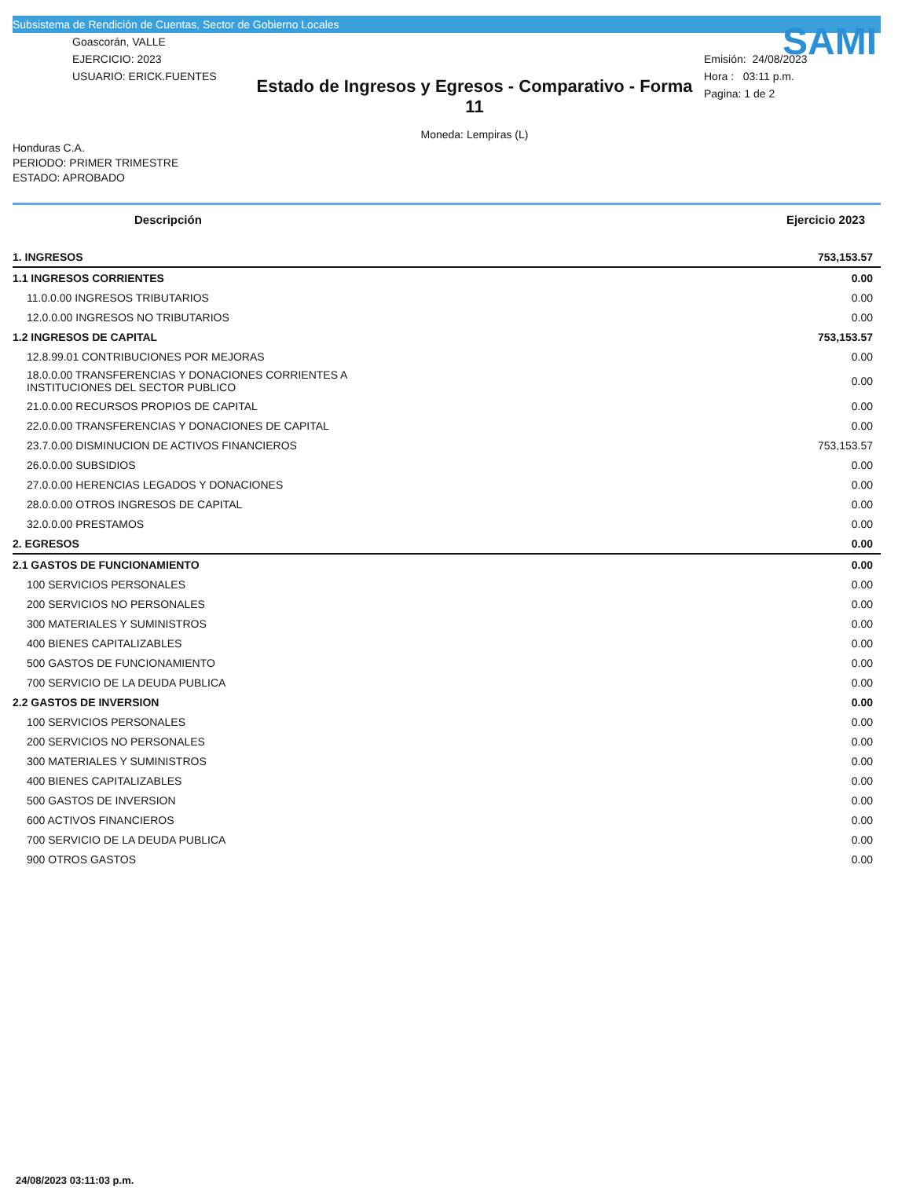Subsistema de Rendición de Cuentas, Sector de Gobierno Locales
Goascorán, VALLE
EJERCICIO: 2023
USUARIO: ERICK.FUENTES
Estado de Ingresos y Egresos - Comparativo - Forma 11
Moneda: Lempiras (L)
SAMI
Emisión: 24/08/2023
Hora : 03:11 p.m.
Pagina: 1 de 2
Honduras C.A.
PERIODO: PRIMER TRIMESTRE
ESTADO: APROBADO
| Descripción | Ejercicio 2023 |
| --- | --- |
| 1. INGRESOS | 753,153.57 |
| 1.1 INGRESOS CORRIENTES | 0.00 |
| 11.0.0.00 INGRESOS TRIBUTARIOS | 0.00 |
| 12.0.0.00 INGRESOS NO TRIBUTARIOS | 0.00 |
| 1.2 INGRESOS DE CAPITAL | 753,153.57 |
| 12.8.99.01 CONTRIBUCIONES POR MEJORAS | 0.00 |
| 18.0.0.00 TRANSFERENCIAS Y DONACIONES CORRIENTES A INSTITUCIONES DEL SECTOR PUBLICO | 0.00 |
| 21.0.0.00 RECURSOS PROPIOS DE CAPITAL | 0.00 |
| 22.0.0.00 TRANSFERENCIAS Y DONACIONES DE CAPITAL | 0.00 |
| 23.7.0.00 DISMINUCION DE ACTIVOS FINANCIEROS | 753,153.57 |
| 26.0.0.00 SUBSIDIOS | 0.00 |
| 27.0.0.00 HERENCIAS LEGADOS Y DONACIONES | 0.00 |
| 28.0.0.00 OTROS INGRESOS DE CAPITAL | 0.00 |
| 32.0.0.00 PRESTAMOS | 0.00 |
| 2. EGRESOS | 0.00 |
| 2.1 GASTOS DE FUNCIONAMIENTO | 0.00 |
| 100 SERVICIOS PERSONALES | 0.00 |
| 200 SERVICIOS NO PERSONALES | 0.00 |
| 300 MATERIALES Y SUMINISTROS | 0.00 |
| 400 BIENES CAPITALIZABLES | 0.00 |
| 500 GASTOS DE FUNCIONAMIENTO | 0.00 |
| 700 SERVICIO DE LA DEUDA PUBLICA | 0.00 |
| 2.2 GASTOS DE INVERSION | 0.00 |
| 100 SERVICIOS PERSONALES | 0.00 |
| 200 SERVICIOS NO PERSONALES | 0.00 |
| 300 MATERIALES Y SUMINISTROS | 0.00 |
| 400 BIENES CAPITALIZABLES | 0.00 |
| 500 GASTOS DE INVERSION | 0.00 |
| 600 ACTIVOS FINANCIEROS | 0.00 |
| 700 SERVICIO DE LA DEUDA PUBLICA | 0.00 |
| 900 OTROS GASTOS | 0.00 |
24/08/2023 03:11:03 p.m.